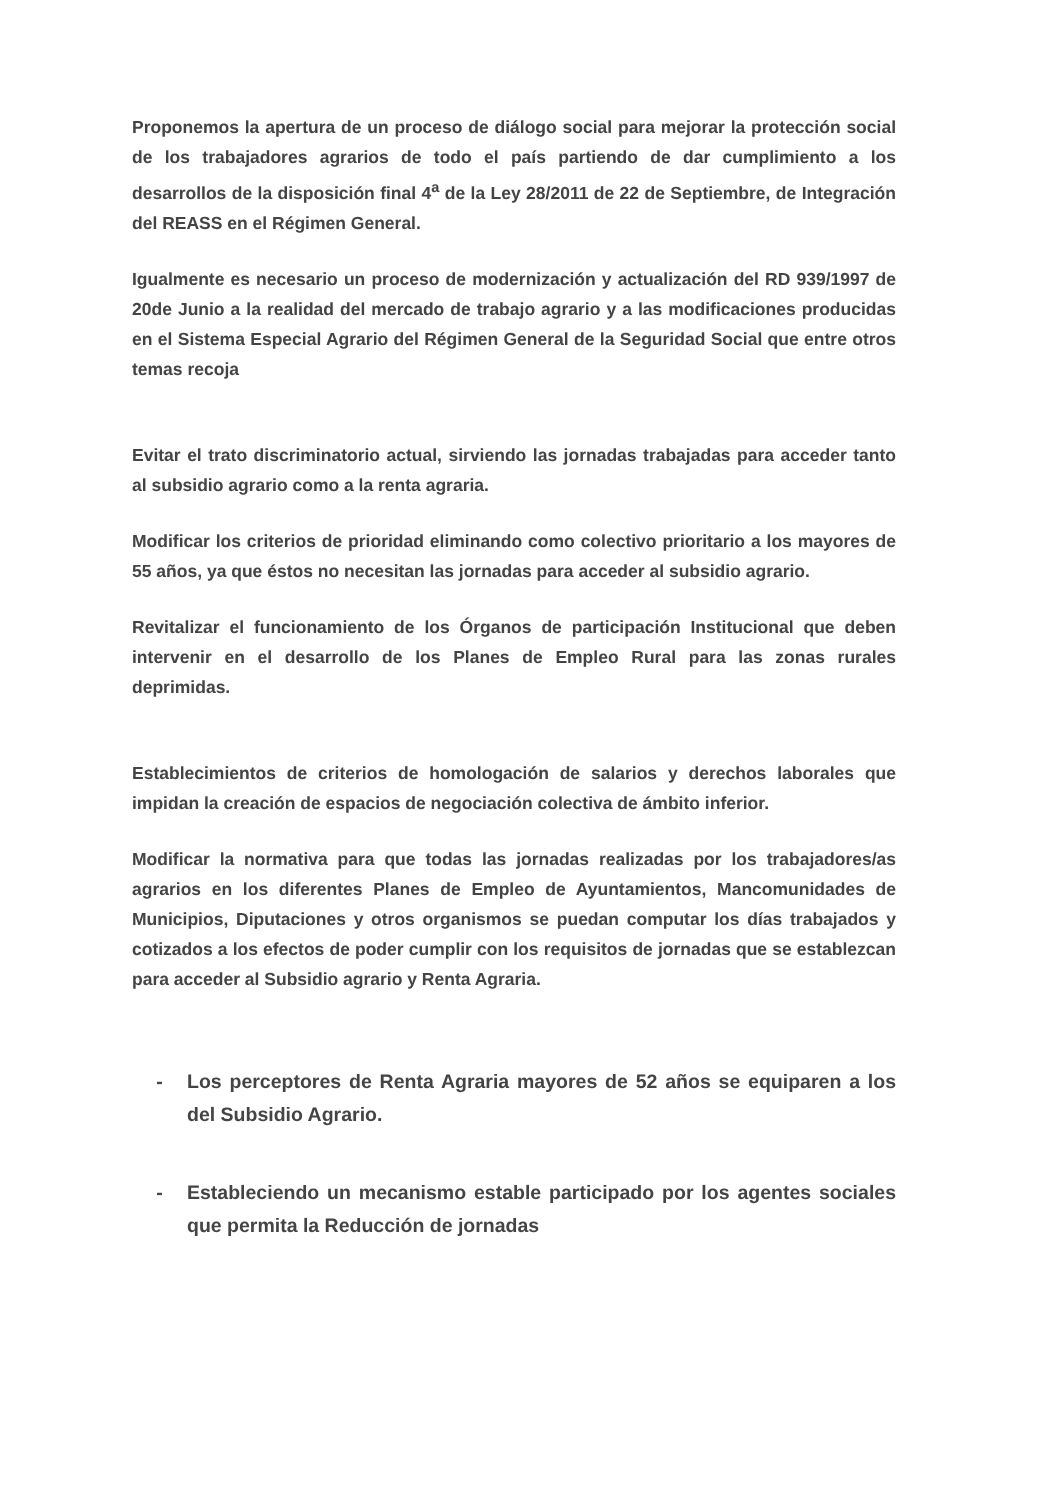Proponemos la apertura de un proceso de diálogo social para mejorar la protección social de los trabajadores agrarios de todo el país partiendo de dar cumplimiento a los desarrollos de la disposición final 4<sup>a</sup> de la Ley 28/2011 de 22 de Septiembre, de Integración del REASS en el Régimen General.
Igualmente es necesario un proceso de modernización y actualización del RD 939/1997 de 20de Junio a la realidad del mercado de trabajo agrario y a las modificaciones producidas en el Sistema Especial Agrario del Régimen General de la Seguridad Social que entre otros temas recoja
Evitar el trato discriminatorio actual, sirviendo las jornadas trabajadas para acceder tanto al subsidio agrario como a la renta agraria.
Modificar los criterios de prioridad eliminando como colectivo prioritario a los mayores de 55 años, ya que éstos no necesitan las jornadas para acceder al subsidio agrario.
Revitalizar el funcionamiento de los Órganos de participación Institucional que deben intervenir en el desarrollo de los Planes de Empleo Rural para las zonas rurales deprimidas.
Establecimientos de criterios de homologación de salarios y derechos laborales que impidan la creación de espacios de negociación colectiva de ámbito inferior.
Modificar la normativa para que todas las jornadas realizadas por los trabajadores/as agrarios en los diferentes Planes de Empleo de Ayuntamientos, Mancomunidades de Municipios, Diputaciones y otros organismos se puedan computar los días trabajados y cotizados a los efectos de poder cumplir con los requisitos de jornadas que se establezcan para acceder al Subsidio agrario y Renta Agraria.
- Los perceptores de Renta Agraria mayores de 52 años se equiparen a los del Subsidio Agrario.
- Estableciendo un mecanismo estable participado por los agentes sociales que permita la Reducción de jornadas